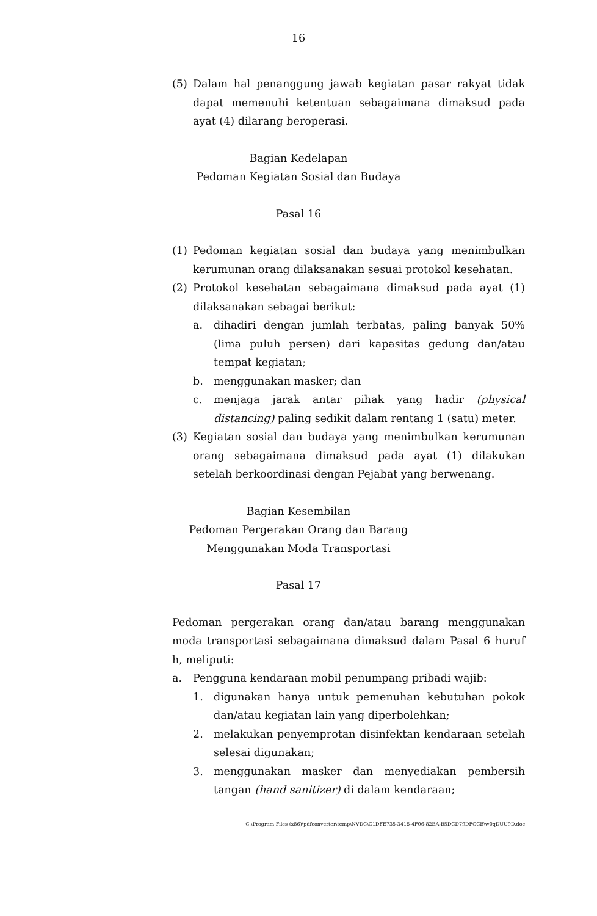16
(5) Dalam hal penanggung jawab kegiatan pasar rakyat tidak dapat memenuhi ketentuan sebagaimana dimaksud pada ayat (4) dilarang beroperasi.
Bagian Kedelapan
Pedoman Kegiatan Sosial dan Budaya
Pasal 16
(1) Pedoman kegiatan sosial dan budaya yang menimbulkan kerumunan orang dilaksanakan sesuai protokol kesehatan.
(2) Protokol kesehatan sebagaimana dimaksud pada ayat (1) dilaksanakan sebagai berikut:
a. dihadiri dengan jumlah terbatas, paling banyak 50% (lima puluh persen) dari kapasitas gedung dan/atau tempat kegiatan;
b. menggunakan masker; dan
c. menjaga jarak antar pihak yang hadir (physical distancing) paling sedikit dalam rentang 1 (satu) meter.
(3) Kegiatan sosial dan budaya yang menimbulkan kerumunan orang sebagaimana dimaksud pada ayat (1) dilakukan setelah berkoordinasi dengan Pejabat yang berwenang.
Bagian Kesembilan
Pedoman Pergerakan Orang dan Barang
Menggunakan Moda Transportasi
Pasal 17
Pedoman pergerakan orang dan/atau barang menggunakan moda transportasi sebagaimana dimaksud dalam Pasal 6 huruf h, meliputi:
a. Pengguna kendaraan mobil penumpang pribadi wajib:
1. digunakan hanya untuk pemenuhan kebutuhan pokok dan/atau kegiatan lain yang diperbolehkan;
2. melakukan penyemprotan disinfektan kendaraan setelah selesai digunakan;
3. menggunakan masker dan menyediakan pembersih tangan (hand sanitizer) di dalam kendaraan;
C:\Program Files (x86)\pdfconverter\temp\NVDC\C1DFE735-3415-4F06-82BA-B5DCD79DFCCB\w0qDUU9D.doc